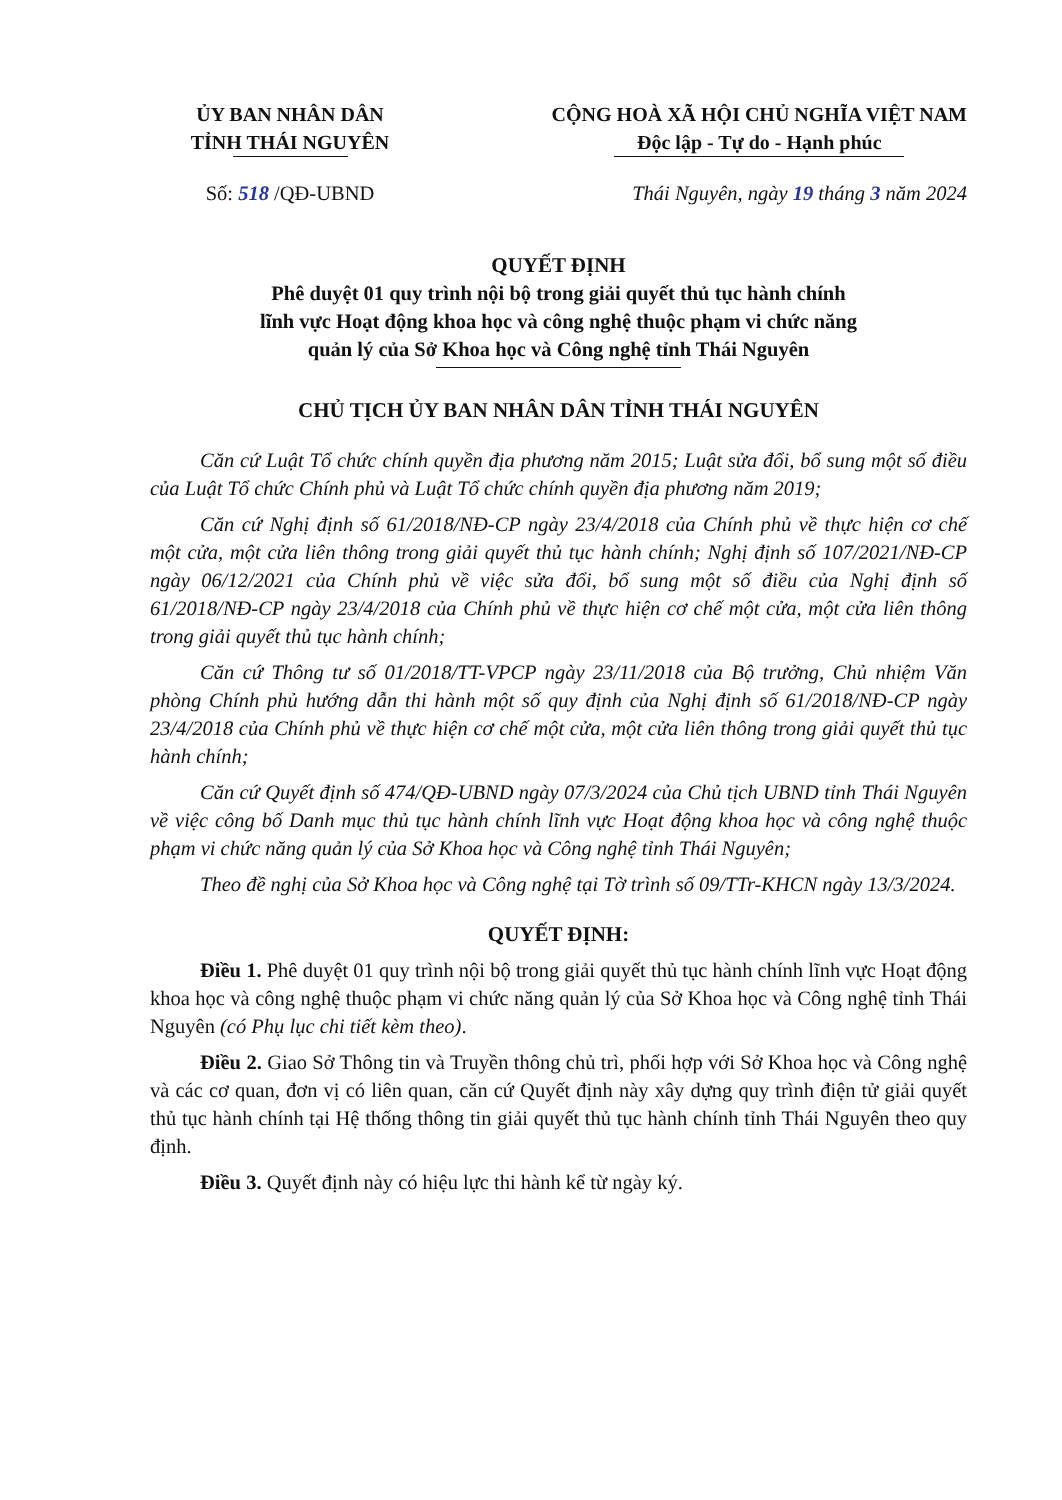ỦY BAN NHÂN DÂN
TỈNH THÁI NGUYÊN
CỘNG HOÀ XÃ HỘI CHỦ NGHĨA VIỆT NAM
Độc lập - Tự do - Hạnh phúc
Số: 518 /QĐ-UBND Thái Nguyên, ngày 19 tháng 3 năm 2024
QUYẾT ĐỊNH
Phê duyệt 01 quy trình nội bộ trong giải quyết thủ tục hành chính
lĩnh vực Hoạt động khoa học và công nghệ thuộc phạm vi chức năng
quản lý của Sở Khoa học và Công nghệ tỉnh Thái Nguyên
CHỦ TỊCH ỦY BAN NHÂN DÂN TỈNH THÁI NGUYÊN
Căn cứ Luật Tổ chức chính quyền địa phương năm 2015; Luật sửa đổi, bổ sung một số điều của Luật Tổ chức Chính phủ và Luật Tổ chức chính quyền địa phương năm 2019;
Căn cứ Nghị định số 61/2018/NĐ-CP ngày 23/4/2018 của Chính phủ về thực hiện cơ chế một cửa, một cửa liên thông trong giải quyết thủ tục hành chính; Nghị định số 107/2021/NĐ-CP ngày 06/12/2021 của Chính phủ về việc sửa đổi, bổ sung một số điều của Nghị định số 61/2018/NĐ-CP ngày 23/4/2018 của Chính phủ về thực hiện cơ chế một cửa, một cửa liên thông trong giải quyết thủ tục hành chính;
Căn cứ Thông tư số 01/2018/TT-VPCP ngày 23/11/2018 của Bộ trưởng, Chủ nhiệm Văn phòng Chính phủ hướng dẫn thi hành một số quy định của Nghị định số 61/2018/NĐ-CP ngày 23/4/2018 của Chính phủ về thực hiện cơ chế một cửa, một cửa liên thông trong giải quyết thủ tục hành chính;
Căn cứ Quyết định số 474/QĐ-UBND ngày 07/3/2024 của Chủ tịch UBND tỉnh Thái Nguyên về việc công bố Danh mục thủ tục hành chính lĩnh vực Hoạt động khoa học và công nghệ thuộc phạm vi chức năng quản lý của Sở Khoa học và Công nghệ tỉnh Thái Nguyên;
Theo đề nghị của Sở Khoa học và Công nghệ tại Tờ trình số 09/TTr-KHCN ngày 13/3/2024.
QUYẾT ĐỊNH:
Điều 1. Phê duyệt 01 quy trình nội bộ trong giải quyết thủ tục hành chính lĩnh vực Hoạt động khoa học và công nghệ thuộc phạm vi chức năng quản lý của Sở Khoa học và Công nghệ tỉnh Thái Nguyên (có Phụ lục chi tiết kèm theo).
Điều 2. Giao Sở Thông tin và Truyền thông chủ trì, phối hợp với Sở Khoa học và Công nghệ và các cơ quan, đơn vị có liên quan, căn cứ Quyết định này xây dựng quy trình điện tử giải quyết thủ tục hành chính tại Hệ thống thông tin giải quyết thủ tục hành chính tỉnh Thái Nguyên theo quy định.
Điều 3. Quyết định này có hiệu lực thi hành kể từ ngày ký.